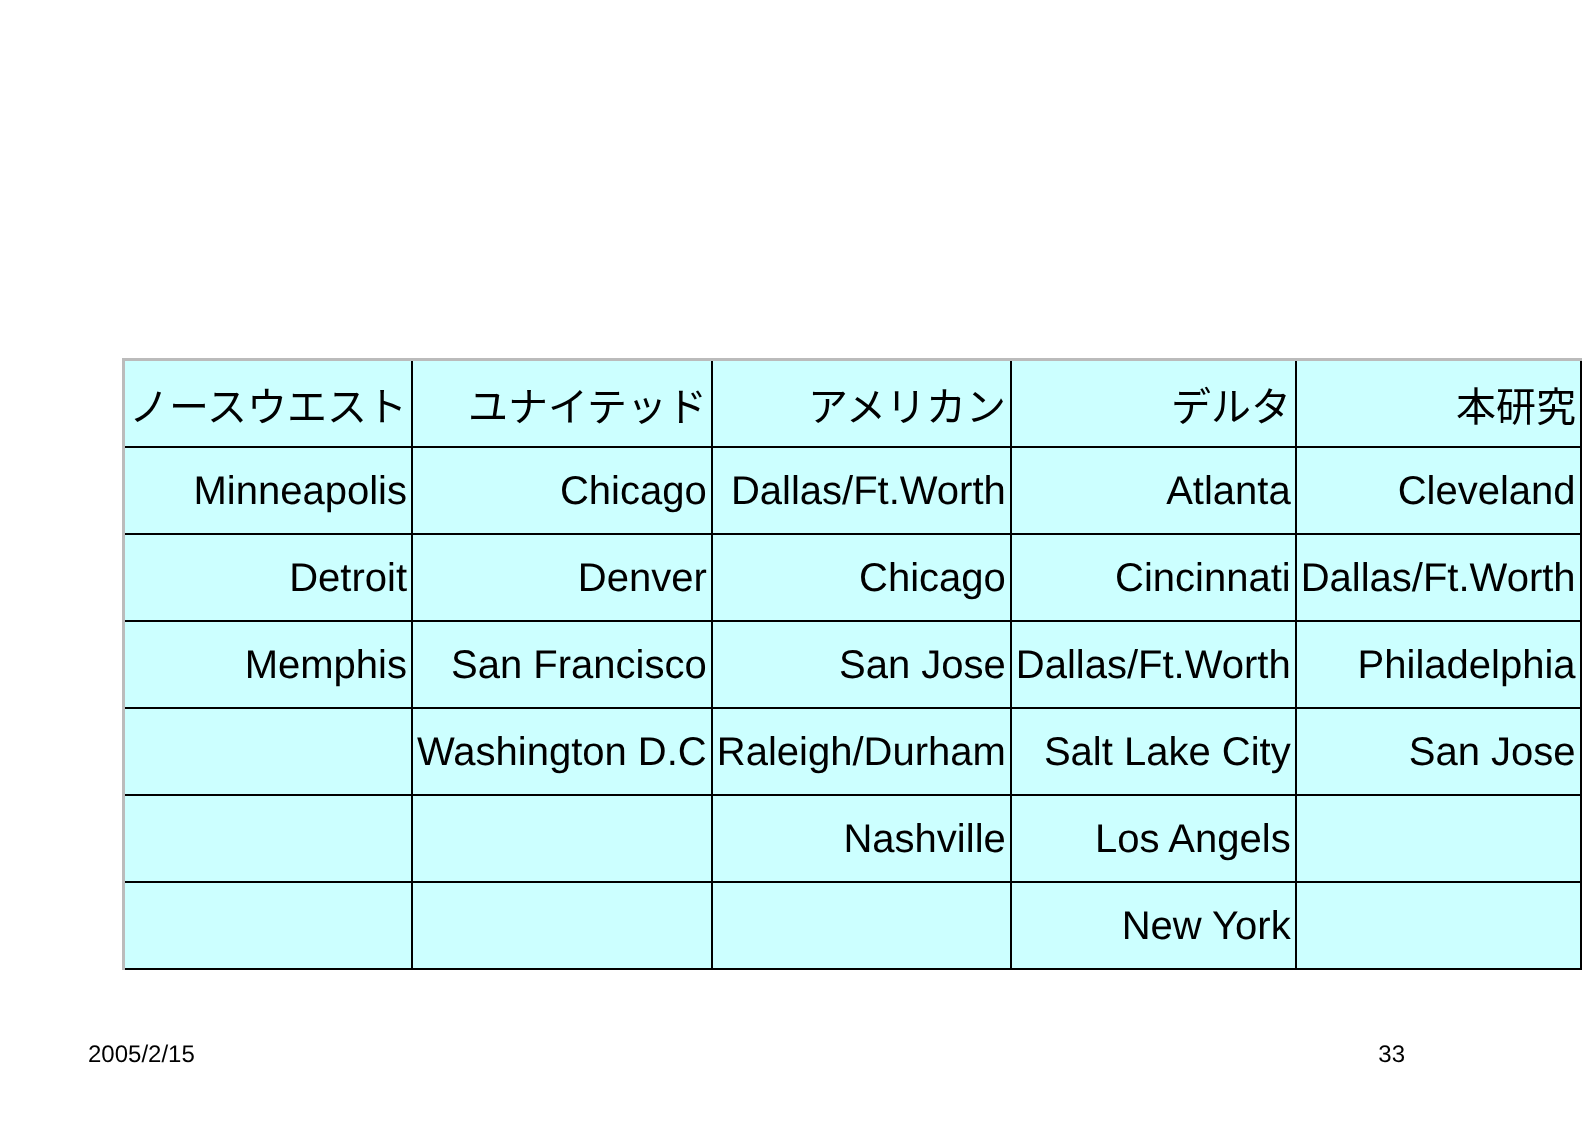| ノースウエスト | ユナイテッド | アメリカン | デルタ | 本研究 |
| Minneapolis | Chicago | Dallas/Ft.Worth | Atlanta | Cleveland |
| Detroit | Denver | Chicago | Cincinnati | Dallas/Ft.Worth |
| Memphis | San Francisco | San Jose | Dallas/Ft.Worth | Philadelphia |
| | Washington D.C | Raleigh/Durham | Salt Lake City | San Jose |
| | | Nashville | Los Angels | |
| | | | New York | |
2005/2/15 33